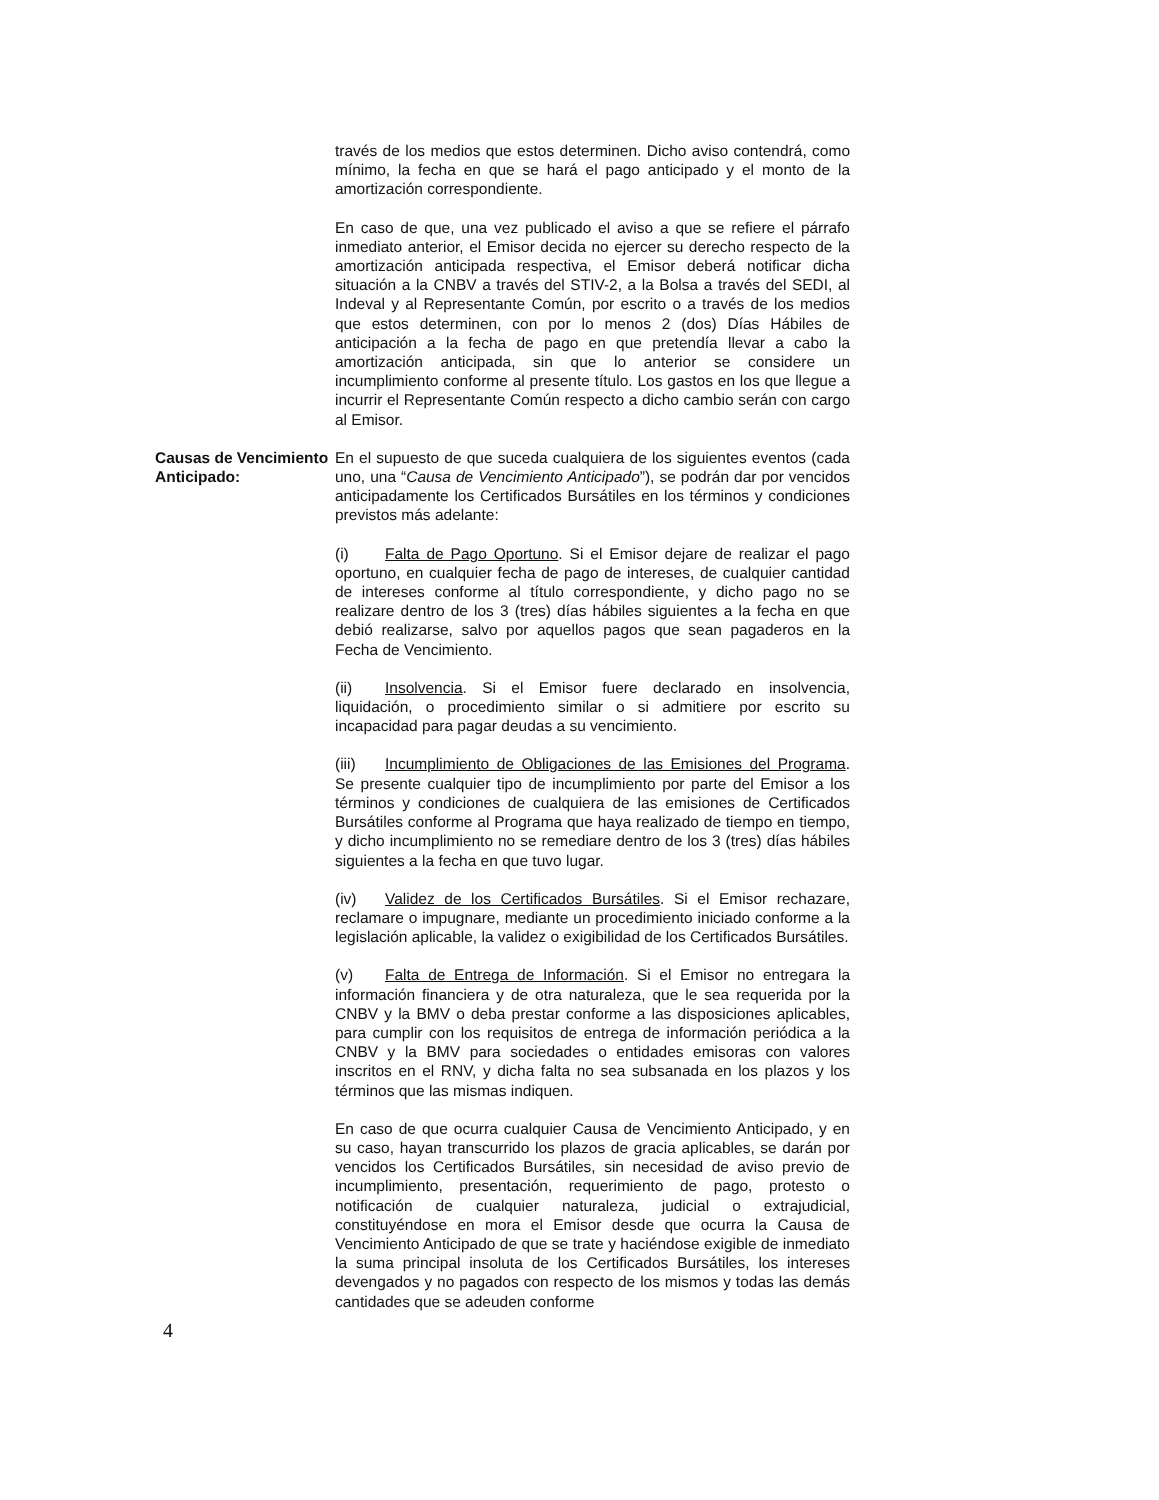través de los medios que estos determinen. Dicho aviso contendrá, como mínimo, la fecha en que se hará el pago anticipado y el monto de la amortización correspondiente.
En caso de que, una vez publicado el aviso a que se refiere el párrafo inmediato anterior, el Emisor decida no ejercer su derecho respecto de la amortización anticipada respectiva, el Emisor deberá notificar dicha situación a la CNBV a través del STIV-2, a la Bolsa a través del SEDI, al Indeval y al Representante Común, por escrito o a través de los medios que estos determinen, con por lo menos 2 (dos) Días Hábiles de anticipación a la fecha de pago en que pretendía llevar a cabo la amortización anticipada, sin que lo anterior se considere un incumplimiento conforme al presente título. Los gastos en los que llegue a incurrir el Representante Común respecto a dicho cambio serán con cargo al Emisor.
Causas de Vencimiento Anticipado: En el supuesto de que suceda cualquiera de los siguientes eventos (cada uno, una “Causa de Vencimiento Anticipado”), se podrán dar por vencidos anticipadamente los Certificados Bursátiles en los términos y condiciones previstos más adelante:
(i) Falta de Pago Oportuno. Si el Emisor dejare de realizar el pago oportuno, en cualquier fecha de pago de intereses, de cualquier cantidad de intereses conforme al título correspondiente, y dicho pago no se realizare dentro de los 3 (tres) días hábiles siguientes a la fecha en que debió realizarse, salvo por aquellos pagos que sean pagaderos en la Fecha de Vencimiento.
(ii) Insolvencia. Si el Emisor fuere declarado en insolvencia, liquidación, o procedimiento similar o si admitiere por escrito su incapacidad para pagar deudas a su vencimiento.
(iii) Incumplimiento de Obligaciones de las Emisiones del Programa. Se presente cualquier tipo de incumplimiento por parte del Emisor a los términos y condiciones de cualquiera de las emisiones de Certificados Bursátiles conforme al Programa que haya realizado de tiempo en tiempo, y dicho incumplimiento no se remediare dentro de los 3 (tres) días hábiles siguientes a la fecha en que tuvo lugar.
(iv) Validez de los Certificados Bursátiles. Si el Emisor rechazare, reclamare o impugnare, mediante un procedimiento iniciado conforme a la legislación aplicable, la validez o exigibilidad de los Certificados Bursátiles.
(v) Falta de Entrega de Información. Si el Emisor no entregara la información financiera y de otra naturaleza, que le sea requerida por la CNBV y la BMV o deba prestar conforme a las disposiciones aplicables, para cumplir con los requisitos de entrega de información periódica a la CNBV y la BMV para sociedades o entidades emisoras con valores inscritos en el RNV, y dicha falta no sea subsanada en los plazos y los términos que las mismas indiquen.
En caso de que ocurra cualquier Causa de Vencimiento Anticipado, y en su caso, hayan transcurrido los plazos de gracia aplicables, se darán por vencidos los Certificados Bursátiles, sin necesidad de aviso previo de incumplimiento, presentación, requerimiento de pago, protesto o notificación de cualquier naturaleza, judicial o extrajudicial, constituyéndose en mora el Emisor desde que ocurra la Causa de Vencimiento Anticipado de que se trate y haciéndose exigible de inmediato la suma principal insoluta de los Certificados Bursátiles, los intereses devengados y no pagados con respecto de los mismos y todas las demás cantidades que se adeuden conforme
4